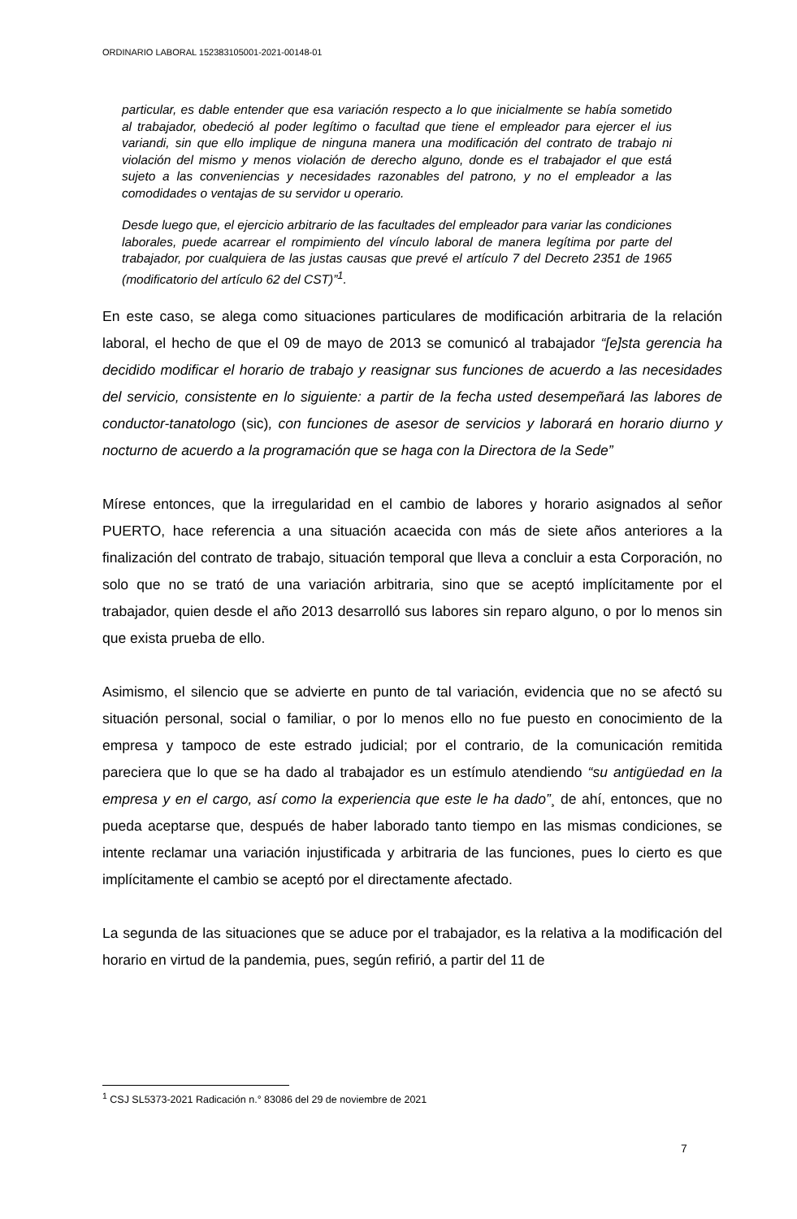ORDINARIO LABORAL 152383105001-2021-00148-01
particular, es dable entender que esa variación respecto a lo que inicialmente se había sometido al trabajador, obedeció al poder legítimo o facultad que tiene el empleador para ejercer el ius variandi, sin que ello implique de ninguna manera una modificación del contrato de trabajo ni violación del mismo y menos violación de derecho alguno, donde es el trabajador el que está sujeto a las conveniencias y necesidades razonables del patrono, y no el empleador a las comodidades o ventajas de su servidor u operario.
Desde luego que, el ejercicio arbitrario de las facultades del empleador para variar las condiciones laborales, puede acarrear el rompimiento del vínculo laboral de manera legítima por parte del trabajador, por cualquiera de las justas causas que prevé el artículo 7 del Decreto 2351 de 1965 (modificatorio del artículo 62 del CST)”<sup>1</sup>.
En este caso, se alega como situaciones particulares de modificación arbitraria de la relación laboral, el hecho de que el 09 de mayo de 2013 se comunicó al trabajador “[e]sta gerencia ha decidido modificar el horario de trabajo y reasignar sus funciones de acuerdo a las necesidades del servicio, consistente en lo siguiente: a partir de la fecha usted desempeñará las labores de conductor-tanatologo (sic), con funciones de asesor de servicios y laborará en horario diurno y nocturno de acuerdo a la programación que se haga con la Directora de la Sede”
Mírese entonces, que la irregularidad en el cambio de labores y horario asignados al señor PUERTO, hace referencia a una situación acaecida con más de siete años anteriores a la finalización del contrato de trabajo, situación temporal que lleva a concluir a esta Corporación, no solo que no se trató de una variación arbitraria, sino que se aceptó implícitamente por el trabajador, quien desde el año 2013 desarrolló sus labores sin reparo alguno, o por lo menos sin que exista prueba de ello.
Asimismo, el silencio que se advierte en punto de tal variación, evidencia que no se afectó su situación personal, social o familiar, o por lo menos ello no fue puesto en conocimiento de la empresa y tampoco de este estrado judicial; por el contrario, de la comunicación remitida pareciera que lo que se ha dado al trabajador es un estímulo atendiendo “su antigüedad en la empresa y en el cargo, así como la experiencia que este le ha dado”¸ de ahí, entonces, que no pueda aceptarse que, después de haber laborado tanto tiempo en las mismas condiciones, se intente reclamar una variación injustificada y arbitraria de las funciones, pues lo cierto es que implícitamente el cambio se aceptó por el directamente afectado.
La segunda de las situaciones que se aduce por el trabajador, es la relativa a la modificación del horario en virtud de la pandemia, pues, según refirió, a partir del 11 de
<sup>1</sup> CSJ SL5373-2021 Radicación n.° 83086 del 29 de noviembre de 2021
7